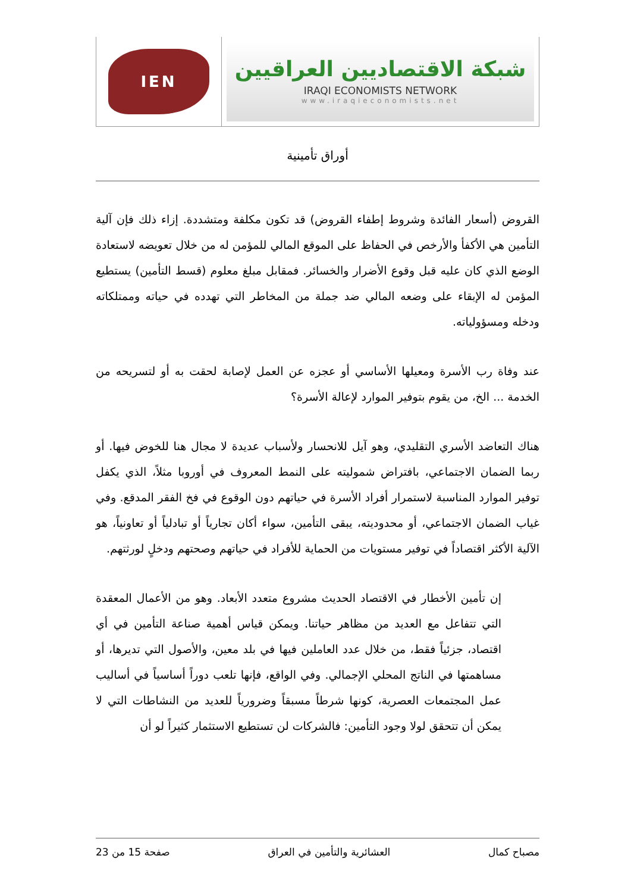IEN
شبكة الاقتصاديين العراقيين
IRAQI ECONOMISTS NETWORK
www.iraqieconomists.net
أوراق تأمينية
القروض (أسعار الفائدة وشروط إطفاء القروض) قد تكون مكلفة ومتشددة. إزاء ذلك فإن آلية التأمين هي الأكفأ والأرخص في الحفاظ على الموقع المالي للمؤمن له من خلال تعويضه لاستعادة الوضع الذي كان عليه قبل وقوع الأضرار والخسائر. فمقابل مبلغ معلوم (قسط التأمين) يستطيع المؤمن له الإبقاء على وضعه المالي ضد جملة من المخاطر التي تهدده في حياته وممتلكاته ودخله ومسؤولياته.
عند وفاة رب الأسرة ومعيلها الأساسي أو عجزه عن العمل لإصابة لحقت به أو لتسريحه من الخدمة ... الخ، من يقوم بتوفير الموارد لإعالة الأسرة؟
هناك التعاضد الأسري التقليدي، وهو آيل للانحسار ولأسباب عديدة لا مجال هنا للخوض فيها. أو ربما الضمان الاجتماعي، بافتراض شموليته على النمط المعروف في أوروبا مثلاً، الذي يكفل توفير الموارد المناسبة لاستمرار أفراد الأسرة في حياتهم دون الوقوع في فخ الفقر المدقع. وفي غياب الضمان الاجتماعي، أو محدوديته، يبقى التأمين، سواء أكان تجارياً أو تبادلياً أو تعاونياً، هو الآلية الأكثر اقتصاداً في توفير مستويات من الحماية للأفراد في حياتهم وصحتهم ودخلٍ لورثتهم.
إن تأمين الأخطار في الاقتصاد الحديث مشروع متعدد الأبعاد. وهو من الأعمال المعقدة التي تتفاعل مع العديد من مظاهر حياتنا. ويمكن قياس أهمية صناعة التأمين في أي اقتصاد، جزئياً فقط، من خلال عدد العاملين فيها في بلد معين، والأصول التي تديرها، أو مساهمتها في الناتج المحلي الإجمالي. وفي الواقع، فإنها تلعب دوراً أساسياً في أساليب عمل المجتمعات العصرية، كونها شرطاً مسبقاً وضرورياً للعديد من النشاطات التي لا يمكن أن تتحقق لولا وجود التأمين: فالشركات لن تستطيع الاستثمار كثيراً لو أن
مصباح كمال العشائرية والتأمين في العراق صفحة 15 من 23